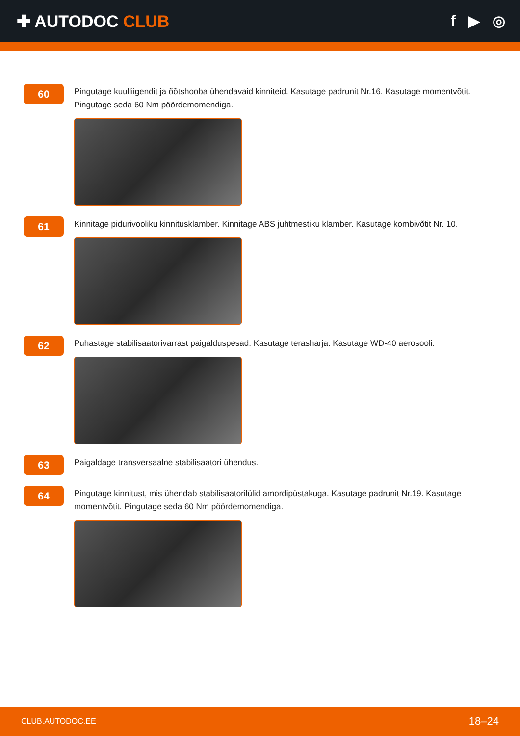✚ AUTODOC CLUB f ▶ ◎
60
Pingutage kuulliigendit ja õõtshooba ühendavaid kinniteid. Kasutage padrunit Nr.16. Kasutage momentvõtit. Pingutage seda 60 Nm pöördemomendiga.
61
Kinnitage pidurivooliku kinnitusklamber. Kinnitage ABS juhtmestiku klamber. Kasutage kombivõtit Nr. 10.
62
Puhastage stabilisaatorivarrast paigalduspesad. Kasutage terasharja. Kasutage WD-40 aerosooli.
63
Paigaldage transversaalne stabilisaatori ühendus.
64
Pingutage kinnitust, mis ühendab stabilisaatorilülid amordipüstakuga. Kasutage padrunit Nr.19. Kasutage momentvõtit. Pingutage seda 60 Nm pöördemomendiga.
CLUB.AUTODOC.EE 18–24